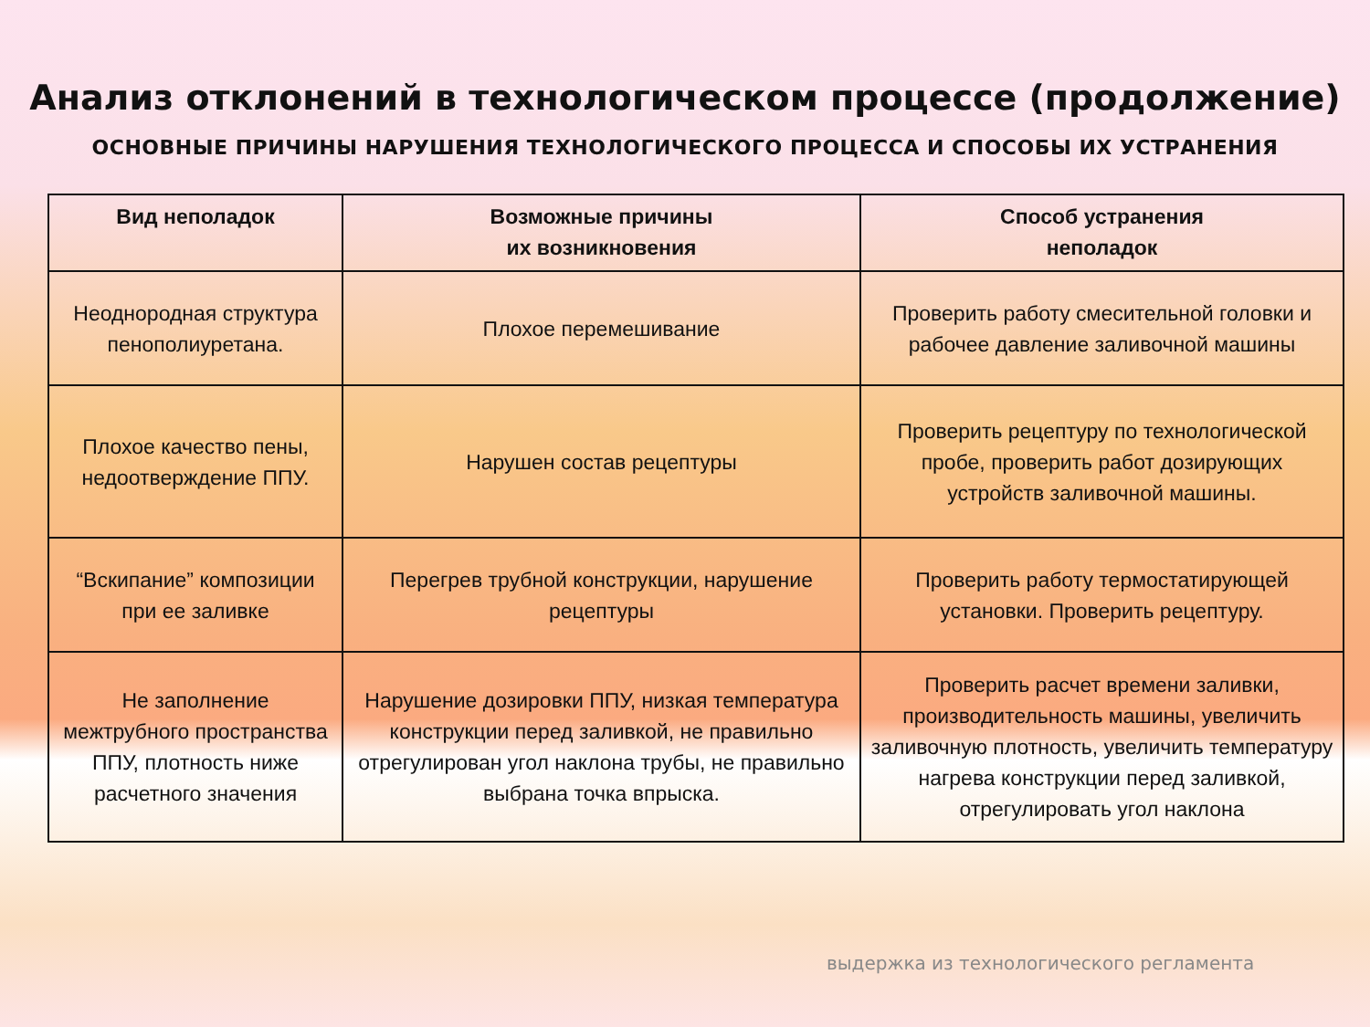Анализ отклонений в технологическом процессе (продолжение)
ОСНОВНЫЕ ПРИЧИНЫ НАРУШЕНИЯ ТЕХНОЛОГИЧЕСКОГО ПРОЦЕССА И СПОСОБЫ ИХ УСТРАНЕНИЯ
| Вид неполадок | Возможные причины их возникновения | Способ устранения неполадок |
| --- | --- | --- |
| Неоднородная структура пенополиуретана. | Плохое перемешивание | Проверить работу смесительной головки и рабочее давление заливочной машины |
| Плохое качество пены, недоотверждение ППУ. | Нарушен состав рецептуры | Проверить рецептуру по технологической пробе, проверить работ дозирующих устройств заливочной машины. |
| “Вскипание” композиции при ее заливке | Перегрев трубной конструкции, нарушение рецептуры | Проверить работу термостатирующей установки. Проверить рецептуру. |
| Не заполнение межтрубного пространства ППУ, плотность ниже расчетного значения | Нарушение дозировки ППУ, низкая температура конструкции перед заливкой, не правильно отрегулирован угол наклона трубы, не правильно выбрана точка впрыска. | Проверить расчет времени заливки, производительность машины, увеличить заливочную плотность, увеличить температуру нагрева конструкции перед заливкой, отрегулировать угол наклона |
выдержка из технологического регламента